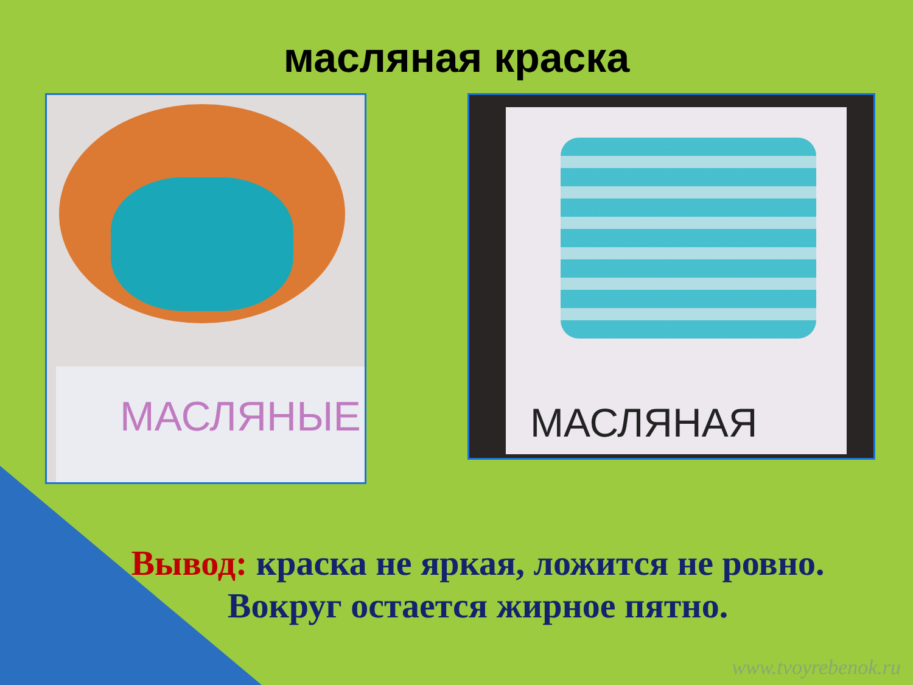масляная краска
МАСЛЯНЫЕ
МАСЛЯНАЯ
Вывод: краска не яркая, ложится не ровно.
Вокруг остается жирное пятно.
www.tvoyrebenok.ru